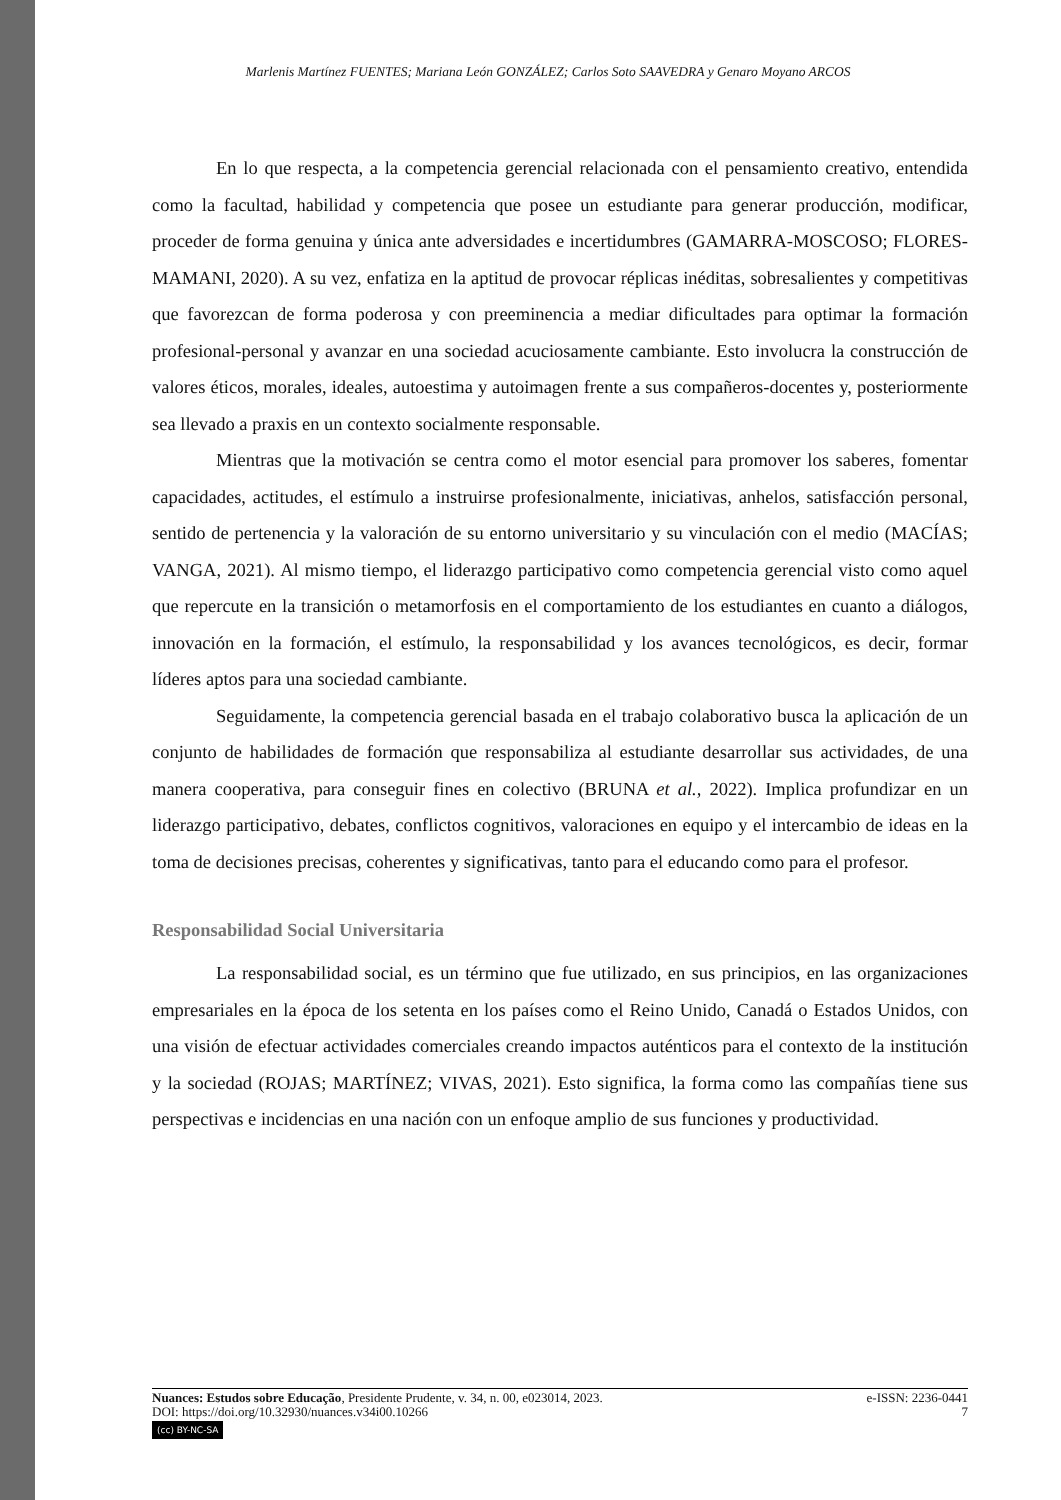Marlenis Martínez FUENTES; Mariana León GONZÁLEZ; Carlos Soto SAAVEDRA y Genaro Moyano ARCOS
En lo que respecta, a la competencia gerencial relacionada con el pensamiento creativo, entendida como la facultad, habilidad y competencia que posee un estudiante para generar producción, modificar, proceder de forma genuina y única ante adversidades e incertidumbres (GAMARRA-MOSCOSO; FLORES-MAMANI, 2020). A su vez, enfatiza en la aptitud de provocar réplicas inéditas, sobresalientes y competitivas que favorezcan de forma poderosa y con preeminencia a mediar dificultades para optimar la formación profesional-personal y avanzar en una sociedad acuciosamente cambiante. Esto involucra la construcción de valores éticos, morales, ideales, autoestima y autoimagen frente a sus compañeros-docentes y, posteriormente sea llevado a praxis en un contexto socialmente responsable.
Mientras que la motivación se centra como el motor esencial para promover los saberes, fomentar capacidades, actitudes, el estímulo a instruirse profesionalmente, iniciativas, anhelos, satisfacción personal, sentido de pertenencia y la valoración de su entorno universitario y su vinculación con el medio (MACÍAS; VANGA, 2021). Al mismo tiempo, el liderazgo participativo como competencia gerencial visto como aquel que repercute en la transición o metamorfosis en el comportamiento de los estudiantes en cuanto a diálogos, innovación en la formación, el estímulo, la responsabilidad y los avances tecnológicos, es decir, formar líderes aptos para una sociedad cambiante.
Seguidamente, la competencia gerencial basada en el trabajo colaborativo busca la aplicación de un conjunto de habilidades de formación que responsabiliza al estudiante desarrollar sus actividades, de una manera cooperativa, para conseguir fines en colectivo (BRUNA et al., 2022). Implica profundizar en un liderazgo participativo, debates, conflictos cognitivos, valoraciones en equipo y el intercambio de ideas en la toma de decisiones precisas, coherentes y significativas, tanto para el educando como para el profesor.
Responsabilidad Social Universitaria
La responsabilidad social, es un término que fue utilizado, en sus principios, en las organizaciones empresariales en la época de los setenta en los países como el Reino Unido, Canadá o Estados Unidos, con una visión de efectuar actividades comerciales creando impactos auténticos para el contexto de la institución y la sociedad (ROJAS; MARTÍNEZ; VIVAS, 2021). Esto significa, la forma como las compañías tiene sus perspectivas e incidencias en una nación con un enfoque amplio de sus funciones y productividad.
Nuances: Estudos sobre Educação, Presidente Prudente, v. 34, n. 00, e023014, 2023. e-ISSN: 2236-0441
DOI: https://doi.org/10.32930/nuances.v34i00.10266 7
(cc) BY-NC-SA